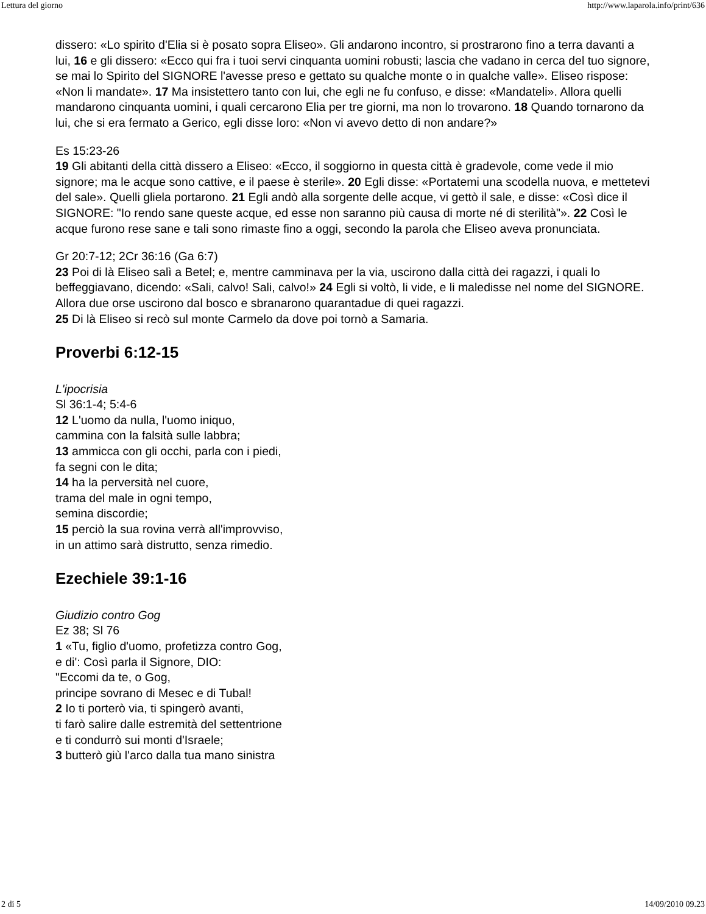Lettura del giorno http://www.laparola.info/print/636
dissero: «Lo spirito d'Elia si è posato sopra Eliseo». Gli andarono incontro, si prostrarono fino a terra davanti a lui, 16 e gli dissero: «Ecco qui fra i tuoi servi cinquanta uomini robusti; lascia che vadano in cerca del tuo signore, se mai lo Spirito del SIGNORE l'avesse preso e gettato su qualche monte o in qualche valle». Eliseo rispose: «Non li mandate». 17 Ma insistettero tanto con lui, che egli ne fu confuso, e disse: «Mandateli». Allora quelli mandarono cinquanta uomini, i quali cercarono Elia per tre giorni, ma non lo trovarono. 18 Quando tornarono da lui, che si era fermato a Gerico, egli disse loro: «Non vi avevo detto di non andare?»
Es 15:23-26
19 Gli abitanti della città dissero a Eliseo: «Ecco, il soggiorno in questa città è gradevole, come vede il mio signore; ma le acque sono cattive, e il paese è sterile». 20 Egli disse: «Portatemi una scodella nuova, e mettetevi del sale». Quelli gliela portarono. 21 Egli andò alla sorgente delle acque, vi gettò il sale, e disse: «Così dice il SIGNORE: "Io rendo sane queste acque, ed esse non saranno più causa di morte né di sterilità"». 22 Così le acque furono rese sane e tali sono rimaste fino a oggi, secondo la parola che Eliseo aveva pronunciata.
Gr 20:7-12; 2Cr 36:16 (Ga 6:7)
23 Poi di là Eliseo salì a Betel; e, mentre camminava per la via, uscirono dalla città dei ragazzi, i quali lo beffeggiavano, dicendo: «Sali, calvo! Sali, calvo!» 24 Egli si voltò, li vide, e li maledisse nel nome del SIGNORE. Allora due orse uscirono dal bosco e sbranarono quarantadue di quei ragazzi.
25 Di là Eliseo si recò sul monte Carmelo da dove poi tornò a Samaria.
Proverbi 6:12-15
L'ipocrisia
Sl 36:1-4; 5:4-6
12 L'uomo da nulla, l'uomo iniquo,
cammina con la falsità sulle labbra;
13 ammicca con gli occhi, parla con i piedi,
fa segni con le dita;
14 ha la perversità nel cuore,
trama del male in ogni tempo,
semina discordie;
15 perciò la sua rovina verrà all'improvviso,
in un attimo sarà distrutto, senza rimedio.
Ezechiele 39:1-16
Giudizio contro Gog
Ez 38; Sl 76
1 «Tu, figlio d'uomo, profetizza contro Gog,
e di': Così parla il Signore, DIO:
"Eccomi da te, o Gog,
principe sovrano di Mesec e di Tubal!
2 Io ti porterò via, ti spingerò avanti,
ti farò salire dalle estremità del settentrione
e ti condurrò sui monti d'Israele;
3 butterò giù l'arco dalla tua mano sinistra
2 di 5 14/09/2010 09.23